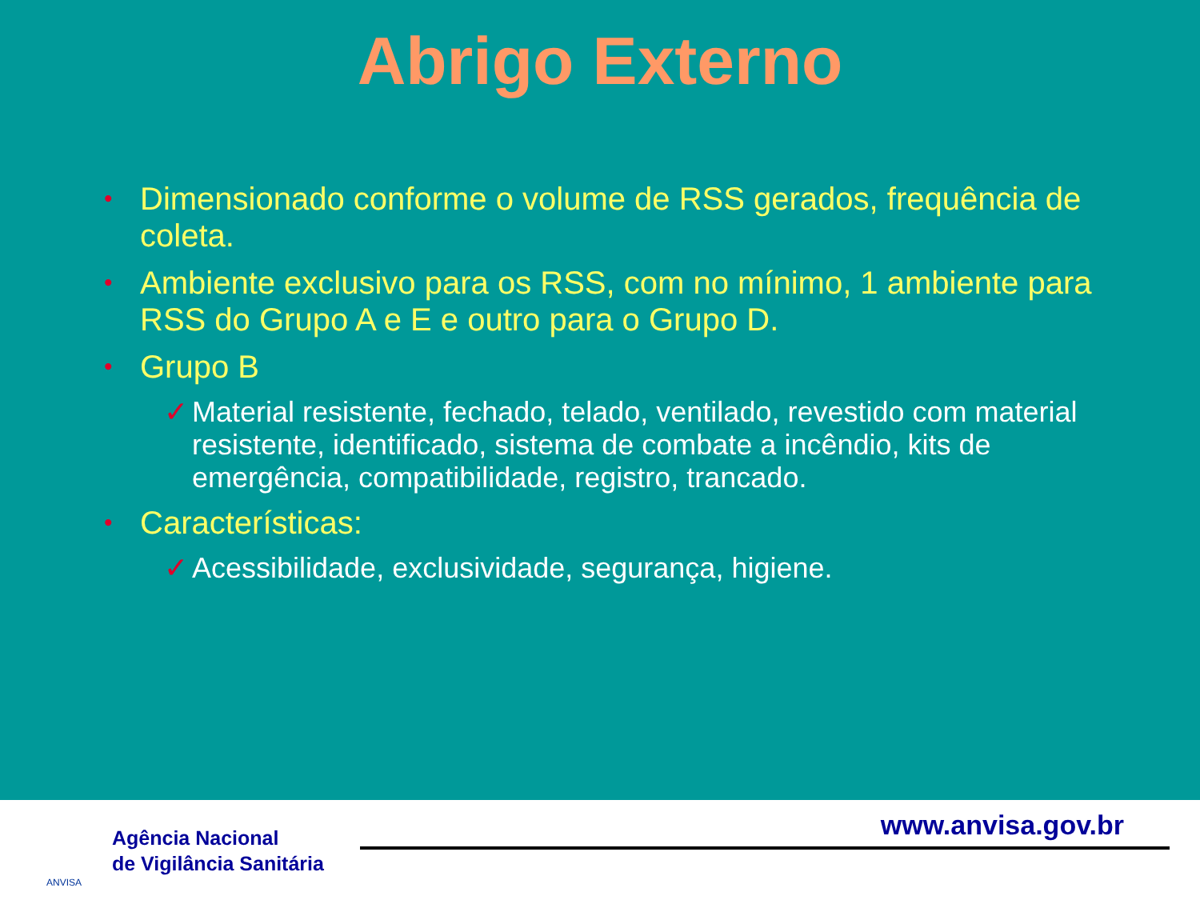Abrigo Externo
• Dimensionado conforme o volume de RSS gerados, frequência de coleta.
• Ambiente exclusivo para os RSS, com no mínimo, 1 ambiente para RSS do Grupo A e E e outro para o Grupo D.
• Grupo B
✓ Material resistente, fechado, telado, ventilado, revestido com material resistente, identificado, sistema de combate a incêndio, kits de emergência, compatibilidade, registro, trancado.
• Características:
✓ Acessibilidade, exclusividade, segurança, higiene.
ANVISA
Agência Nacional
de Vigilância Sanitária
www.anvisa.gov.br